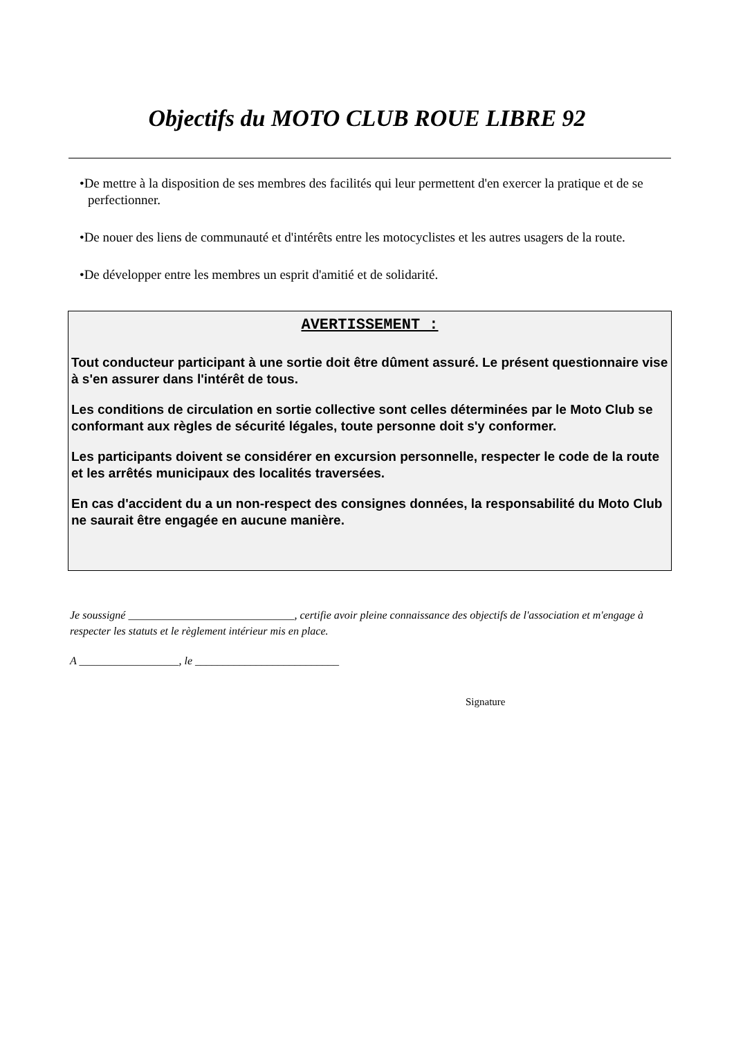Objectifs du MOTO CLUB ROUE LIBRE 92
•De mettre à la disposition de ses membres des facilités qui leur permettent d'en exercer la pratique et de se perfectionner.
•De nouer des liens de communauté et d'intérêts entre les motocyclistes et les autres usagers de la route.
•De développer entre les membres un esprit d'amitié et de solidarité.
AVERTISSEMENT :
Tout conducteur participant à une sortie doit être dûment assuré. Le présent questionnaire vise à s'en assurer dans l'intérêt de tous.
Les conditions de circulation en sortie collective sont celles déterminées par le Moto Club se conformant aux règles de sécurité légales, toute personne doit s'y conformer.
Les participants doivent se considérer en excursion personnelle, respecter le code de la route et les arrêtés municipaux des localités traversées.
En cas d'accident du a un non-respect des consignes données, la responsabilité du Moto Club ne saurait être engagée en aucune manière.
Je soussigné ______________________________, certifie avoir pleine connaissance des objectifs de l'association et m'engage à respecter les statuts et le règlement intérieur mis en place.
A __________________, le __________________________
Signature